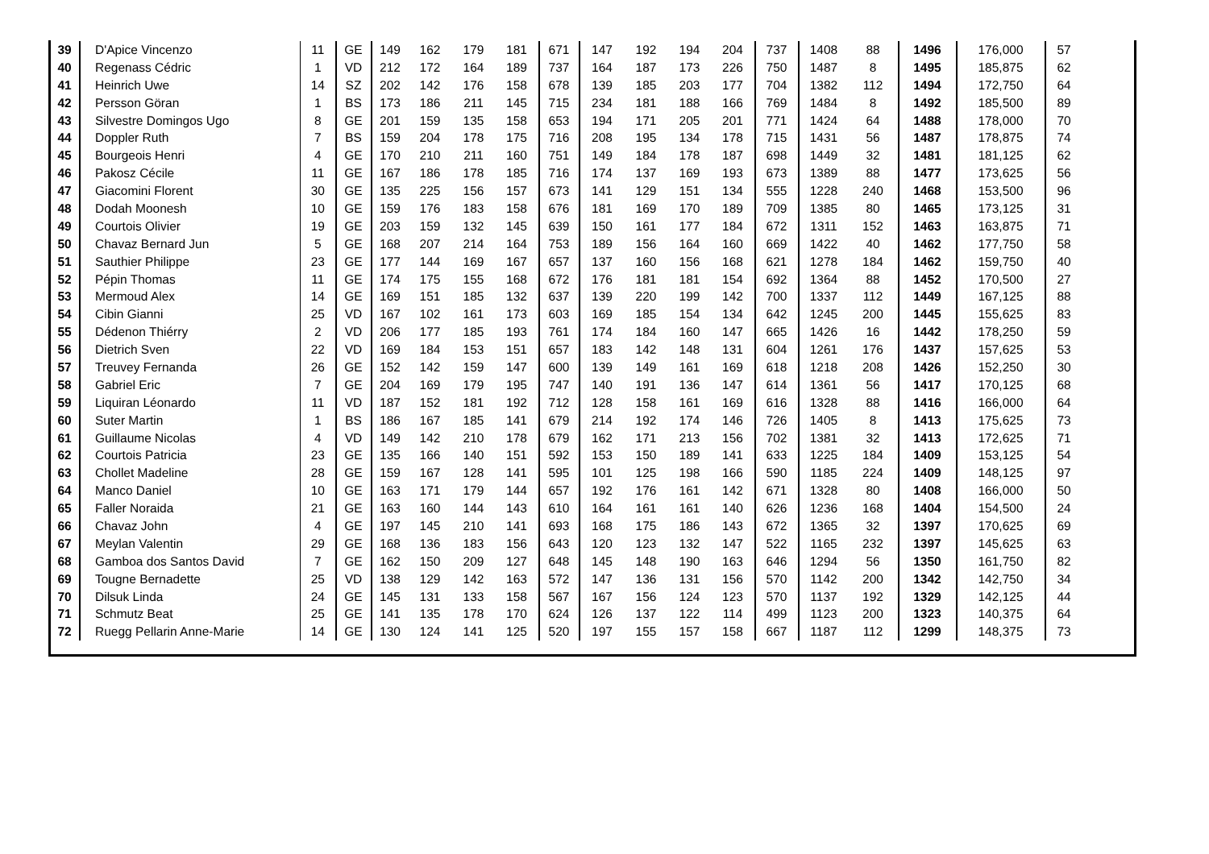| 39 | D'Apice Vincenzo | 11 | GE | 149 | 162 | 179 | 181 | 671 | 147 | 192 | 194 | 204 | 737 | 1408 | 88 | 1496 | 176,000 | 57 |
| 40 | Regenass Cédric | 1 | VD | 212 | 172 | 164 | 189 | 737 | 164 | 187 | 173 | 226 | 750 | 1487 | 8 | 1495 | 185,875 | 62 |
| 41 | Heinrich Uwe | 14 | SZ | 202 | 142 | 176 | 158 | 678 | 139 | 185 | 203 | 177 | 704 | 1382 | 112 | 1494 | 172,750 | 64 |
| 42 | Persson Göran | 1 | BS | 173 | 186 | 211 | 145 | 715 | 234 | 181 | 188 | 166 | 769 | 1484 | 8 | 1492 | 185,500 | 89 |
| 43 | Silvestre Domingos Ugo | 8 | GE | 201 | 159 | 135 | 158 | 653 | 194 | 171 | 205 | 201 | 771 | 1424 | 64 | 1488 | 178,000 | 70 |
| 44 | Doppler Ruth | 7 | BS | 159 | 204 | 178 | 175 | 716 | 208 | 195 | 134 | 178 | 715 | 1431 | 56 | 1487 | 178,875 | 74 |
| 45 | Bourgeois Henri | 4 | GE | 170 | 210 | 211 | 160 | 751 | 149 | 184 | 178 | 187 | 698 | 1449 | 32 | 1481 | 181,125 | 62 |
| 46 | Pakosz Cécile | 11 | GE | 167 | 186 | 178 | 185 | 716 | 174 | 137 | 169 | 193 | 673 | 1389 | 88 | 1477 | 173,625 | 56 |
| 47 | Giacomini Florent | 30 | GE | 135 | 225 | 156 | 157 | 673 | 141 | 129 | 151 | 134 | 555 | 1228 | 240 | 1468 | 153,500 | 96 |
| 48 | Dodah Moonesh | 10 | GE | 159 | 176 | 183 | 158 | 676 | 181 | 169 | 170 | 189 | 709 | 1385 | 80 | 1465 | 173,125 | 31 |
| 49 | Courtois Olivier | 19 | GE | 203 | 159 | 132 | 145 | 639 | 150 | 161 | 177 | 184 | 672 | 1311 | 152 | 1463 | 163,875 | 71 |
| 50 | Chavaz Bernard Jun | 5 | GE | 168 | 207 | 214 | 164 | 753 | 189 | 156 | 164 | 160 | 669 | 1422 | 40 | 1462 | 177,750 | 58 |
| 51 | Sauthier Philippe | 23 | GE | 177 | 144 | 169 | 167 | 657 | 137 | 160 | 156 | 168 | 621 | 1278 | 184 | 1462 | 159,750 | 40 |
| 52 | Pépin Thomas | 11 | GE | 174 | 175 | 155 | 168 | 672 | 176 | 181 | 181 | 154 | 692 | 1364 | 88 | 1452 | 170,500 | 27 |
| 53 | Mermoud Alex | 14 | GE | 169 | 151 | 185 | 132 | 637 | 139 | 220 | 199 | 142 | 700 | 1337 | 112 | 1449 | 167,125 | 88 |
| 54 | Cibin Gianni | 25 | VD | 167 | 102 | 161 | 173 | 603 | 169 | 185 | 154 | 134 | 642 | 1245 | 200 | 1445 | 155,625 | 83 |
| 55 | Dédenon Thiérry | 2 | VD | 206 | 177 | 185 | 193 | 761 | 174 | 184 | 160 | 147 | 665 | 1426 | 16 | 1442 | 178,250 | 59 |
| 56 | Dietrich Sven | 22 | VD | 169 | 184 | 153 | 151 | 657 | 183 | 142 | 148 | 131 | 604 | 1261 | 176 | 1437 | 157,625 | 53 |
| 57 | Treuvey Fernanda | 26 | GE | 152 | 142 | 159 | 147 | 600 | 139 | 149 | 161 | 169 | 618 | 1218 | 208 | 1426 | 152,250 | 30 |
| 58 | Gabriel Eric | 7 | GE | 204 | 169 | 179 | 195 | 747 | 140 | 191 | 136 | 147 | 614 | 1361 | 56 | 1417 | 170,125 | 68 |
| 59 | Liquiran Léonardo | 11 | VD | 187 | 152 | 181 | 192 | 712 | 128 | 158 | 161 | 169 | 616 | 1328 | 88 | 1416 | 166,000 | 64 |
| 60 | Suter Martin | 1 | BS | 186 | 167 | 185 | 141 | 679 | 214 | 192 | 174 | 146 | 726 | 1405 | 8 | 1413 | 175,625 | 73 |
| 61 | Guillaume Nicolas | 4 | VD | 149 | 142 | 210 | 178 | 679 | 162 | 171 | 213 | 156 | 702 | 1381 | 32 | 1413 | 172,625 | 71 |
| 62 | Courtois Patricia | 23 | GE | 135 | 166 | 140 | 151 | 592 | 153 | 150 | 189 | 141 | 633 | 1225 | 184 | 1409 | 153,125 | 54 |
| 63 | Chollet Madeline | 28 | GE | 159 | 167 | 128 | 141 | 595 | 101 | 125 | 198 | 166 | 590 | 1185 | 224 | 1409 | 148,125 | 97 |
| 64 | Manco Daniel | 10 | GE | 163 | 171 | 179 | 144 | 657 | 192 | 176 | 161 | 142 | 671 | 1328 | 80 | 1408 | 166,000 | 50 |
| 65 | Faller Noraida | 21 | GE | 163 | 160 | 144 | 143 | 610 | 164 | 161 | 161 | 140 | 626 | 1236 | 168 | 1404 | 154,500 | 24 |
| 66 | Chavaz John | 4 | GE | 197 | 145 | 210 | 141 | 693 | 168 | 175 | 186 | 143 | 672 | 1365 | 32 | 1397 | 170,625 | 69 |
| 67 | Meylan Valentin | 29 | GE | 168 | 136 | 183 | 156 | 643 | 120 | 123 | 132 | 147 | 522 | 1165 | 232 | 1397 | 145,625 | 63 |
| 68 | Gamboa dos Santos David | 7 | GE | 162 | 150 | 209 | 127 | 648 | 145 | 148 | 190 | 163 | 646 | 1294 | 56 | 1350 | 161,750 | 82 |
| 69 | Tougne Bernadette | 25 | VD | 138 | 129 | 142 | 163 | 572 | 147 | 136 | 131 | 156 | 570 | 1142 | 200 | 1342 | 142,750 | 34 |
| 70 | Dilsuk Linda | 24 | GE | 145 | 131 | 133 | 158 | 567 | 167 | 156 | 124 | 123 | 570 | 1137 | 192 | 1329 | 142,125 | 44 |
| 71 | Schmutz Beat | 25 | GE | 141 | 135 | 178 | 170 | 624 | 126 | 137 | 122 | 114 | 499 | 1123 | 200 | 1323 | 140,375 | 64 |
| 72 | Ruegg Pellarin Anne-Marie | 14 | GE | 130 | 124 | 141 | 125 | 520 | 197 | 155 | 157 | 158 | 667 | 1187 | 112 | 1299 | 148,375 | 73 |